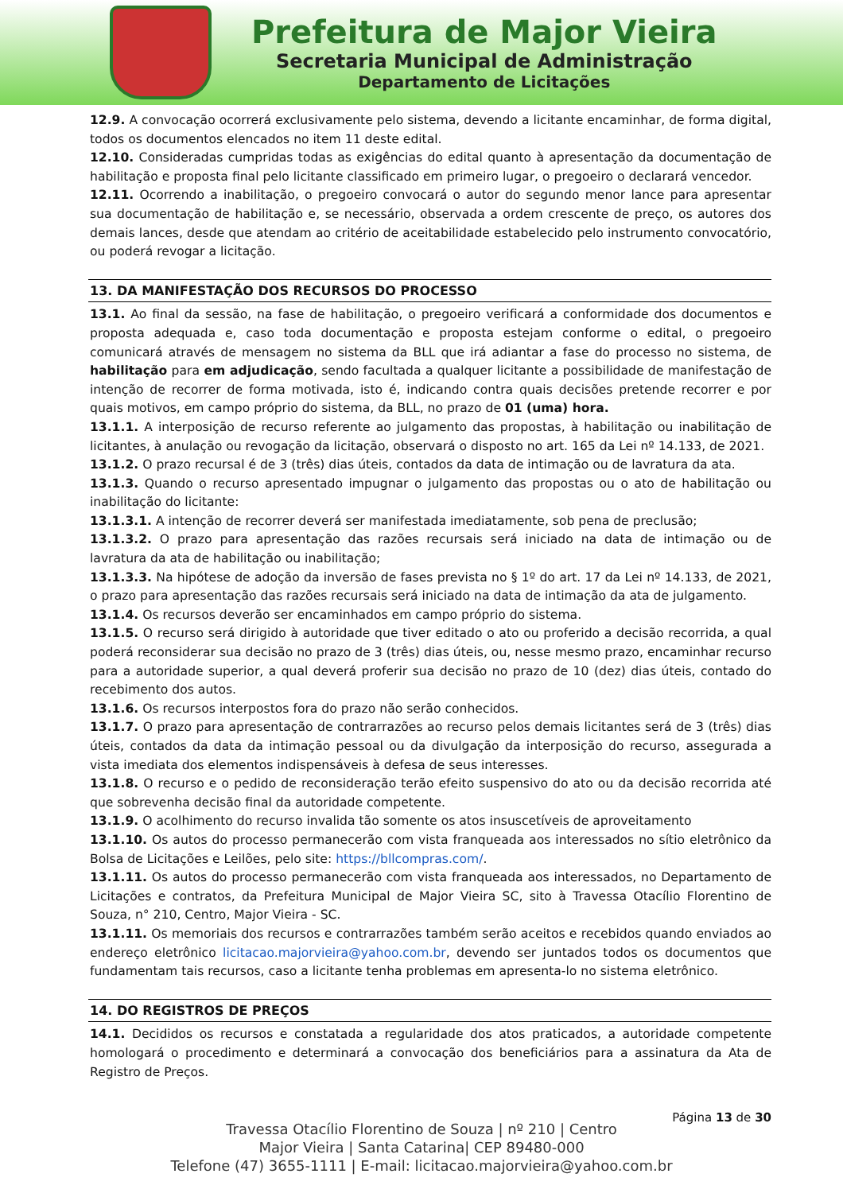Prefeitura de Major Vieira
Secretaria Municipal de Administração
Departamento de Licitações
12.9. A convocação ocorrerá exclusivamente pelo sistema, devendo a licitante encaminhar, de forma digital, todos os documentos elencados no item 11 deste edital.
12.10. Consideradas cumpridas todas as exigências do edital quanto à apresentação da documentação de habilitação e proposta final pelo licitante classificado em primeiro lugar, o pregoeiro o declarará vencedor.
12.11. Ocorrendo a inabilitação, o pregoeiro convocará o autor do segundo menor lance para apresentar sua documentação de habilitação e, se necessário, observada a ordem crescente de preço, os autores dos demais lances, desde que atendam ao critério de aceitabilidade estabelecido pelo instrumento convocatório, ou poderá revogar a licitação.
13. DA MANIFESTAÇÃO DOS RECURSOS DO PROCESSO
13.1. Ao final da sessão, na fase de habilitação, o pregoeiro verificará a conformidade dos documentos e proposta adequada e, caso toda documentação e proposta estejam conforme o edital, o pregoeiro comunicará através de mensagem no sistema da BLL que irá adiantar a fase do processo no sistema, de habilitação para em adjudicação, sendo facultada a qualquer licitante a possibilidade de manifestação de intenção de recorrer de forma motivada, isto é, indicando contra quais decisões pretende recorrer e por quais motivos, em campo próprio do sistema, da BLL, no prazo de 01 (uma) hora.
13.1.1. A interposição de recurso referente ao julgamento das propostas, à habilitação ou inabilitação de licitantes, à anulação ou revogação da licitação, observará o disposto no art. 165 da Lei nº 14.133, de 2021.
13.1.2. O prazo recursal é de 3 (três) dias úteis, contados da data de intimação ou de lavratura da ata.
13.1.3. Quando o recurso apresentado impugnar o julgamento das propostas ou o ato de habilitação ou inabilitação do licitante:
13.1.3.1. A intenção de recorrer deverá ser manifestada imediatamente, sob pena de preclusão;
13.1.3.2. O prazo para apresentação das razões recursais será iniciado na data de intimação ou de lavratura da ata de habilitação ou inabilitação;
13.1.3.3. Na hipótese de adoção da inversão de fases prevista no § 1º do art. 17 da Lei nº 14.133, de 2021, o prazo para apresentação das razões recursais será iniciado na data de intimação da ata de julgamento.
13.1.4. Os recursos deverão ser encaminhados em campo próprio do sistema.
13.1.5. O recurso será dirigido à autoridade que tiver editado o ato ou proferido a decisão recorrida, a qual poderá reconsiderar sua decisão no prazo de 3 (três) dias úteis, ou, nesse mesmo prazo, encaminhar recurso para a autoridade superior, a qual deverá proferir sua decisão no prazo de 10 (dez) dias úteis, contado do recebimento dos autos.
13.1.6. Os recursos interpostos fora do prazo não serão conhecidos.
13.1.7. O prazo para apresentação de contrarrazões ao recurso pelos demais licitantes será de 3 (três) dias úteis, contados da data da intimação pessoal ou da divulgação da interposição do recurso, assegurada a vista imediata dos elementos indispensáveis à defesa de seus interesses.
13.1.8. O recurso e o pedido de reconsideração terão efeito suspensivo do ato ou da decisão recorrida até que sobrevenha decisão final da autoridade competente.
13.1.9. O acolhimento do recurso invalida tão somente os atos insuscetíveis de aproveitamento
13.1.10. Os autos do processo permanecerão com vista franqueada aos interessados no sítio eletrônico da Bolsa de Licitações e Leilões, pelo site: https://bllcompras.com/.
13.1.11. Os autos do processo permanecerão com vista franqueada aos interessados, no Departamento de Licitações e contratos, da Prefeitura Municipal de Major Vieira SC, sito à Travessa Otacílio Florentino de Souza, n° 210, Centro, Major Vieira - SC.
13.1.11. Os memoriais dos recursos e contrarrazões também serão aceitos e recebidos quando enviados ao endereço eletrônico licitacao.majorvieira@yahoo.com.br, devendo ser juntados todos os documentos que fundamentam tais recursos, caso a licitante tenha problemas em apresenta-lo no sistema eletrônico.
14. DO REGISTROS DE PREÇOS
14.1. Decididos os recursos e constatada a regularidade dos atos praticados, a autoridade competente homologará o procedimento e determinará a convocação dos beneficiários para a assinatura da Ata de Registro de Preços.
Página 13 de 30
Travessa Otacílio Florentino de Souza | nº 210 | Centro
Major Vieira | Santa Catarina| CEP 89480-000
Telefone (47) 3655-1111 | E-mail: licitacao.majorvieira@yahoo.com.br